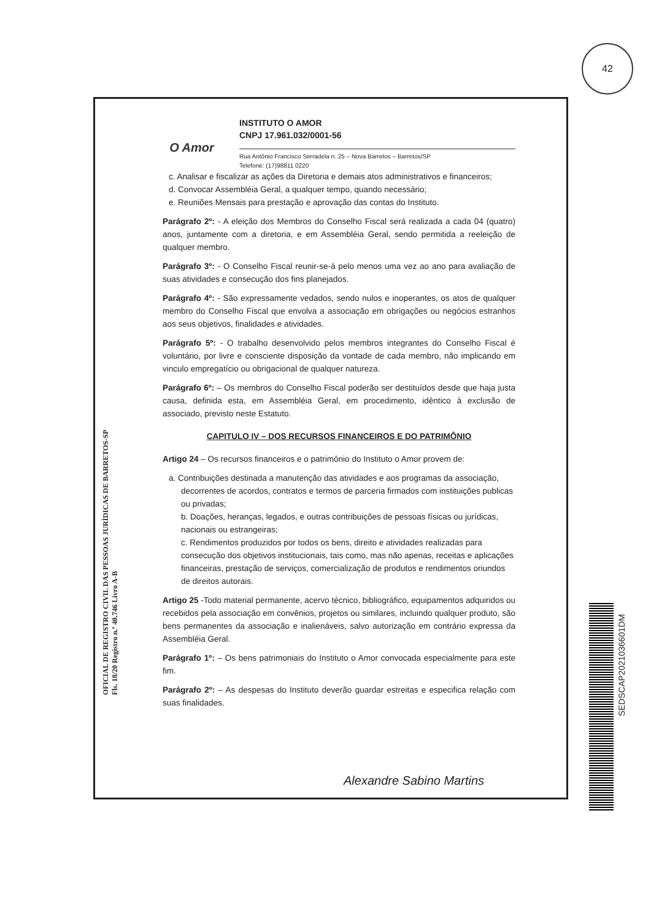42
O Amor
INSTITUTO O AMOR
CNPJ 17.961.032/0001-56
Rua Antônio Francisco Serradela n. 25 – Nova Barretos – Barretos/SP
Telefone: (17)98811 0220
c. Analisar e fiscalizar as ações da Diretoria e demais atos administrativos e financeiros;
d. Convocar Assembléia Geral, a qualquer tempo, quando necessário;
e. Reuniões Mensais para prestação e aprovação das contas do Instituto.
Parágrafo 2º: - A eleição dos Membros do Conselho Fiscal será realizada a cada 04 (quatro) anos, juntamente com a diretoria, e em Assembléia Geral, sendo permitida a reeleição de qualquer membro.
Parágrafo 3º: - O Conselho Fiscal reunir-se-á pelo menos uma vez ao ano para avaliação de suas atividades e consecução dos fins planejados.
Parágrafo 4º: - São expressamente vedados, sendo nulos e inoperantes, os atos de qualquer membro do Conselho Fiscal que envolva a associação em obrigações ou negócios estranhos aos seus objetivos, finalidades e atividades.
Parágrafo 5º: - O trabalho desenvolvido pelos membros integrantes do Conselho Fiscal é voluntário, por livre e consciente disposição da vontade de cada membro, não implicando em vinculo empregatício ou obrigacional de qualquer natureza.
Parágrafo 6º: – Os membros do Conselho Fiscal poderão ser destituídos desde que haja justa causa, definida esta, em Assembléia Geral, em procedimento, idêntico à exclusão de associado, previsto neste Estatuto.
CAPITULO IV – DOS RECURSOS FINANCEIROS E DO PATRIMÔNIO
Artigo 24 – Os recursos financeiros e o patrimônio do Instituto o Amor provem de:
a. Contribuições destinada a manutenção das atividades e aos programas da associação, decorrentes de acordos, contratos e termos de parceria firmados com instituições publicas ou privadas;
b. Doações, heranças, legados, e outras contribuições de pessoas físicas ou jurídicas, nacionais ou estrangeiras;
c. Rendimentos produzidos por todos os bens, direito e atividades realizadas para consecução dos objetivos institucionais, tais como, mas não apenas, receitas e aplicações financeiras, prestação de serviços, comercialização de produtos e rendimentos oriundos de direitos autorais.
Artigo 25 -Todo material permanente, acervo técnico, bibliográfico, equipamentos adquiridos ou recebidos pela associação em convênios, projetos ou similares, incluindo qualquer produto, são bens permanentes da associação e inalienáveis, salvo autorização em contrário expressa da Assembléia Geral.
Parágrafo 1º: – Os bens patrimoniais do Instituto o Amor convocada especialmente para este fim.
Parágrafo 2º: – As despesas do Instituto deverão guardar estreitas e especifica relação com suas finalidades.
OFICIAL DE REGISTRO CIVIL DAS PESSOAS JURÍDICAS DE BARRETOS-SP
Fls. 18/20 Registro n.º 40.746 Livro A-B
Alexandre Sabino Martins
SEDSCAP2021036601DM